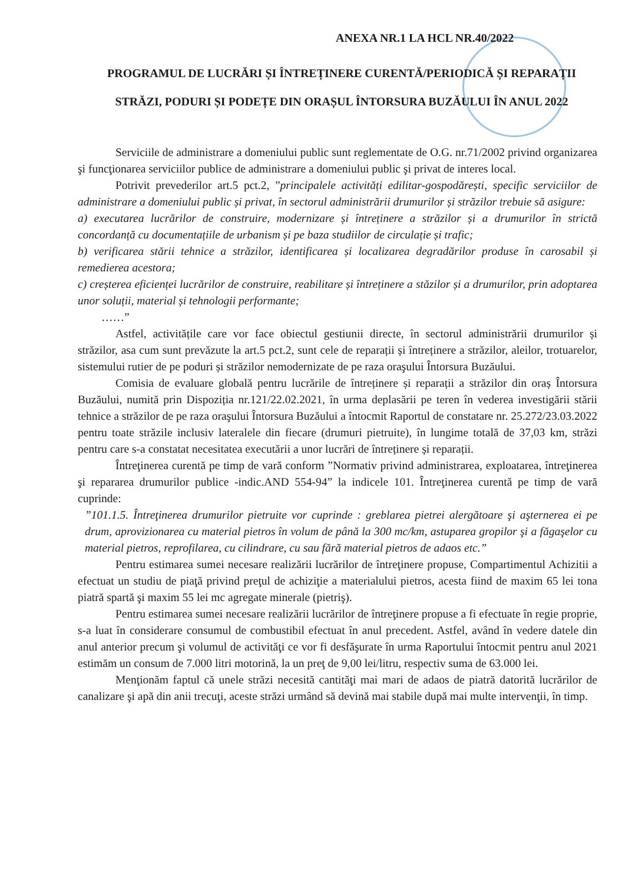ANEXA NR.1 LA HCL NR.40/2022
PROGRAMUL DE LUCRĂRI ȘI ÎNTREȚINERE CURENTĂ/PERIODICĂ ȘI REPARAȚII
STRĂZI, PODURI ȘI PODEȚE DIN ORAȘUL ÎNTORSURA BUZĂULUI ÎN ANUL 2022
Serviciile de administrare a domeniului public sunt reglementate de O.G. nr.71/2002 privind organizarea şi funcţionarea serviciilor publice de administrare a domeniului public şi privat de interes local.
Potrivit prevederilor art.5 pct.2, ”principalele activități edilitar-gospodărești, specific serviciilor de administrare a domeniului public și privat, în sectorul administrării drumurilor și străzilor trebuie să asigure:
a) executarea lucrărilor de construire, modernizare și întreținere a străzilor și a drumurilor în strictă concordanță cu documentațiile de urbanism și pe baza studiilor de circulație și trafic;
b) verificarea stării tehnice a străzilor, identificarea și localizarea degradărilor produse în carosabil și remedierea acestora;
c) creșterea eficienței lucrărilor de construire, reabilitare și întreținere a stăzilor și a drumurilor, prin adoptarea unor soluții, material și tehnologii performante;
……”
Astfel, activitățile care vor face obiectul gestiunii directe, în sectorul administrării drumurilor și străzilor, asa cum sunt prevăzute la art.5 pct.2, sunt cele de reparații și întreținere a străzilor, aleilor, trotuarelor, sistemului rutier de pe poduri și străzilor nemodernizate de pe raza oraşului Întorsura Buzăului.
Comisia de evaluare globală pentru lucrările de întreținere și reparații a străzilor din oraș Întorsura Buzăului, numită prin Dispoziția nr.121/22.02.2021, în urma deplasării pe teren în vederea investigării stării tehnice a străzilor de pe raza oraşului Întorsura Buzăului a întocmit Raportul de constatare nr. 25.272/23.03.2022 pentru toate străzile inclusiv lateralele din fiecare (drumuri pietruite), în lungime totală de 37,03 km, străzi pentru care s-a constatat necesitatea executării a unor lucrări de întreținere și reparații.
Întreţinerea curentă pe timp de vară conform ”Normativ privind administrarea, exploatarea, întreţinerea şi repararea drumurilor publice -indic.AND 554-94” la indicele 101. Întreţinerea curentă pe timp de vară cuprinde:
”101.1.5. Întreţinerea drumurilor pietruite vor cuprinde : greblarea pietrei alergătoare şi aşternerea ei pe drum, aprovizionarea cu material pietros în volum de până la 300 mc/km, astuparea gropilor şi a făgaşelor cu material pietros, reprofilarea, cu cilindrare, cu sau fără material pietros de adaos etc.”
Pentru estimarea sumei necesare realizării lucrărilor de întreţinere propuse, Compartimentul Achizitii a efectuat un studiu de piaţă privind preţul de achiziţie a materialului pietros, acesta fiind de maxim 65 lei tona piatră spartă şi maxim 55 lei mc agregate minerale (pietriş).
Pentru estimarea sumei necesare realizării lucrărilor de întreţinere propuse a fi efectuate în regie proprie, s-a luat în considerare consumul de combustibil efectuat în anul precedent. Astfel, având în vedere datele din anul anterior precum şi volumul de activităţi ce vor fi desfăşurate în urma Raportului întocmit pentru anul 2021 estimăm un consum de 7.000 litri motorină, la un preţ de 9,00 lei/litru, respectiv suma de 63.000 lei.
Menţionăm faptul că unele străzi necesită cantităţi mai mari de adaos de piatră datorită lucrărilor de canalizare şi apă din anii trecuţi, aceste străzi urmând să devină mai stabile după mai multe intervenţii, în timp.